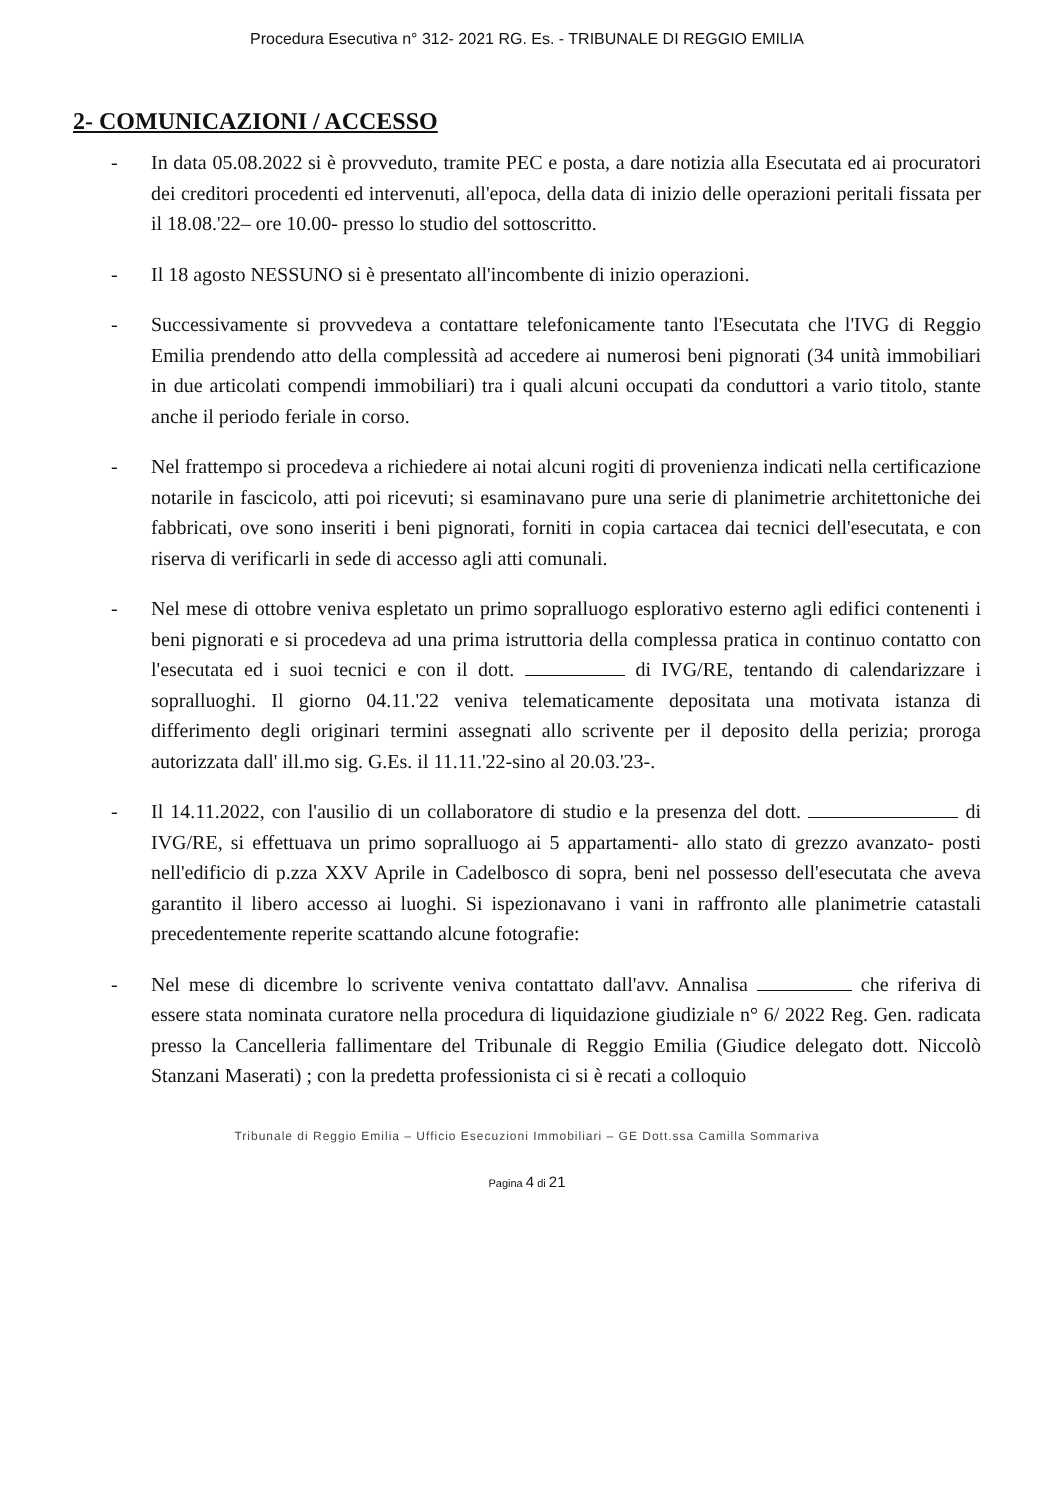Procedura Esecutiva n° 312- 2021 RG. Es. - TRIBUNALE DI REGGIO EMILIA
2- COMUNICAZIONI / ACCESSO
- In data 05.08.2022 si è provveduto, tramite PEC e posta, a dare notizia alla Esecutata ed ai procuratori dei creditori procedenti ed intervenuti, all'epoca, della data di inizio delle operazioni peritali fissata per il 18.08.'22– ore 10.00- presso lo studio del sottoscritto.
- Il 18 agosto NESSUNO si è presentato all'incombente di inizio operazioni.
- Successivamente si provvedeva a contattare telefonicamente tanto l'Esecutata che l'IVG di Reggio Emilia prendendo atto della complessità ad accedere ai numerosi beni pignorati (34 unità immobiliari in due articolati compendi immobiliari) tra i quali alcuni occupati da conduttori a vario titolo, stante anche il periodo feriale in corso.
- Nel frattempo si procedeva a richiedere ai notai alcuni rogiti di provenienza indicati nella certificazione notarile in fascicolo, atti poi ricevuti; si esaminavano pure una serie di planimetrie architettoniche dei fabbricati, ove sono inseriti i beni pignorati, forniti in copia cartacea dai tecnici dell'esecutata, e con riserva di verificarli in sede di accesso agli atti comunali.
- Nel mese di ottobre veniva espletato un primo sopralluogo esplorativo esterno agli edifici contenenti i beni pignorati e si procedeva ad una prima istruttoria della complessa pratica in continuo contatto con l'esecutata ed i suoi tecnici e con il dott. di IVG/RE, tentando di calendarizzare i sopralluoghi. Il giorno 04.11.'22 veniva telematicamente depositata una motivata istanza di differimento degli originari termini assegnati allo scrivente per il deposito della perizia; proroga autorizzata dall' ill.mo sig. G.Es. il 11.11.'22-sino al 20.03.'23-.
- Il 14.11.2022, con l'ausilio di un collaboratore di studio e la presenza del dott. di IVG/RE, si effettuava un primo sopralluogo ai 5 appartamenti- allo stato di grezzo avanzato- posti nell'edificio di p.zza XXV Aprile in Cadelbosco di sopra, beni nel possesso dell'esecutata che aveva garantito il libero accesso ai luoghi. Si ispezionavano i vani in raffronto alle planimetrie catastali precedentemente reperite scattando alcune fotografie:
- Nel mese di dicembre lo scrivente veniva contattato dall'avv. Annalisa che riferiva di essere stata nominata curatore nella procedura di liquidazione giudiziale n° 6/ 2022 Reg. Gen. radicata presso la Cancelleria fallimentare del Tribunale di Reggio Emilia (Giudice delegato dott. Niccolò Stanzani Maserati) ; con la predetta professionista ci si è recati a colloquio
Tribunale di Reggio Emilia – Ufficio Esecuzioni Immobiliari – GE Dott.ssa Camilla Sommariva
Pagina 4 di 21